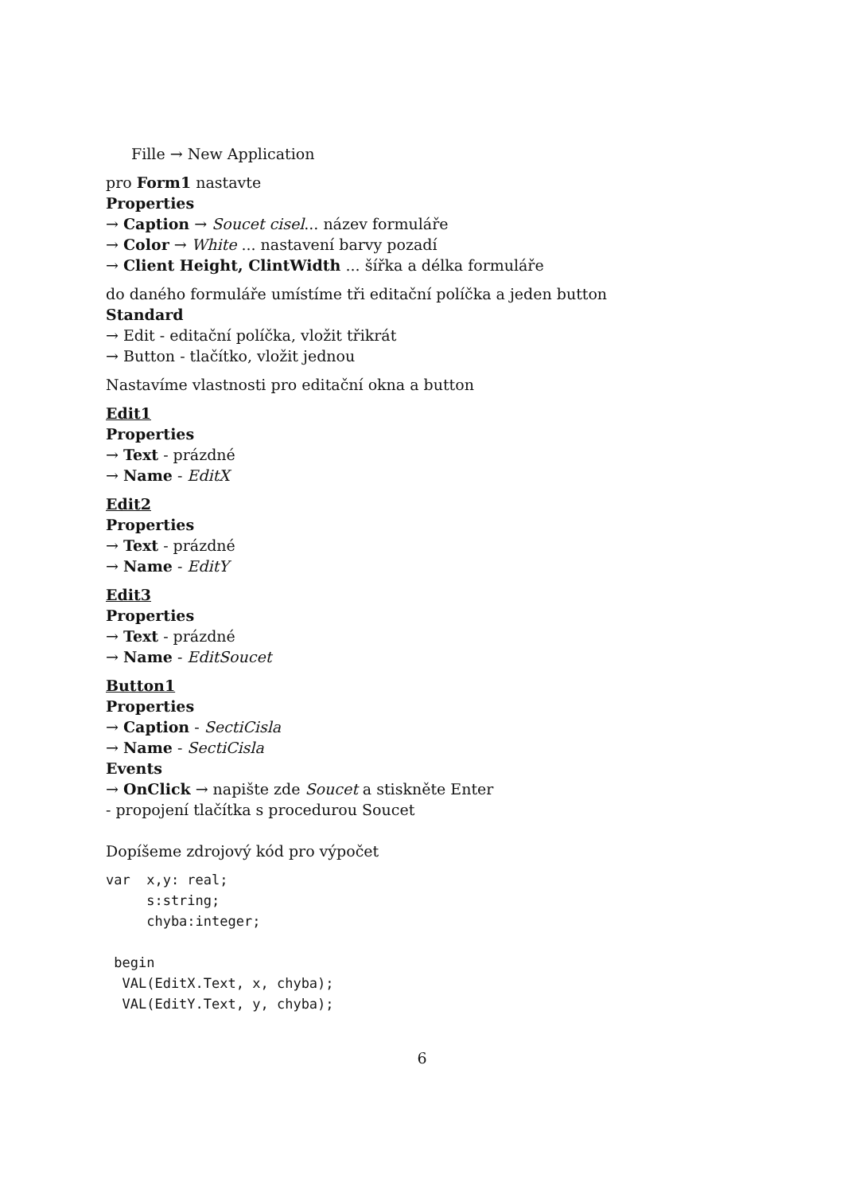Fille → New Application
pro Form1 nastavte
Properties
→ Caption → Soucet cisel... název formuláře
→ Color → White ... nastavení barvy pozadí
→ Client Height, ClintWidth ... šířka a délka formuláře
do daného formuláře umístíme tři editační políčka a jeden button
Standard
→ Edit - editační políčka, vložit třikrát
→ Button - tlačítko, vložit jednou
Nastavíme vlastnosti pro editační okna a button
Edit1
Properties
→ Text - prázdné
→ Name - EditX
Edit2
Properties
→ Text - prázdné
→ Name - EditY
Edit3
Properties
→ Text - prázdné
→ Name - EditSoucet
Button1
Properties
→ Caption - SectiCisla
→ Name - SectiCisla
Events
→ OnClick → napište zde Soucet a stiskněte Enter
- propojení tlačítka s procedurou Soucet
Dopíšeme zdrojový kód pro výpočet
var  x,y: real;
     s:string;
     chyba:integer;

 begin
  VAL(EditX.Text, x, chyba);
  VAL(EditY.Text, y, chyba);
6